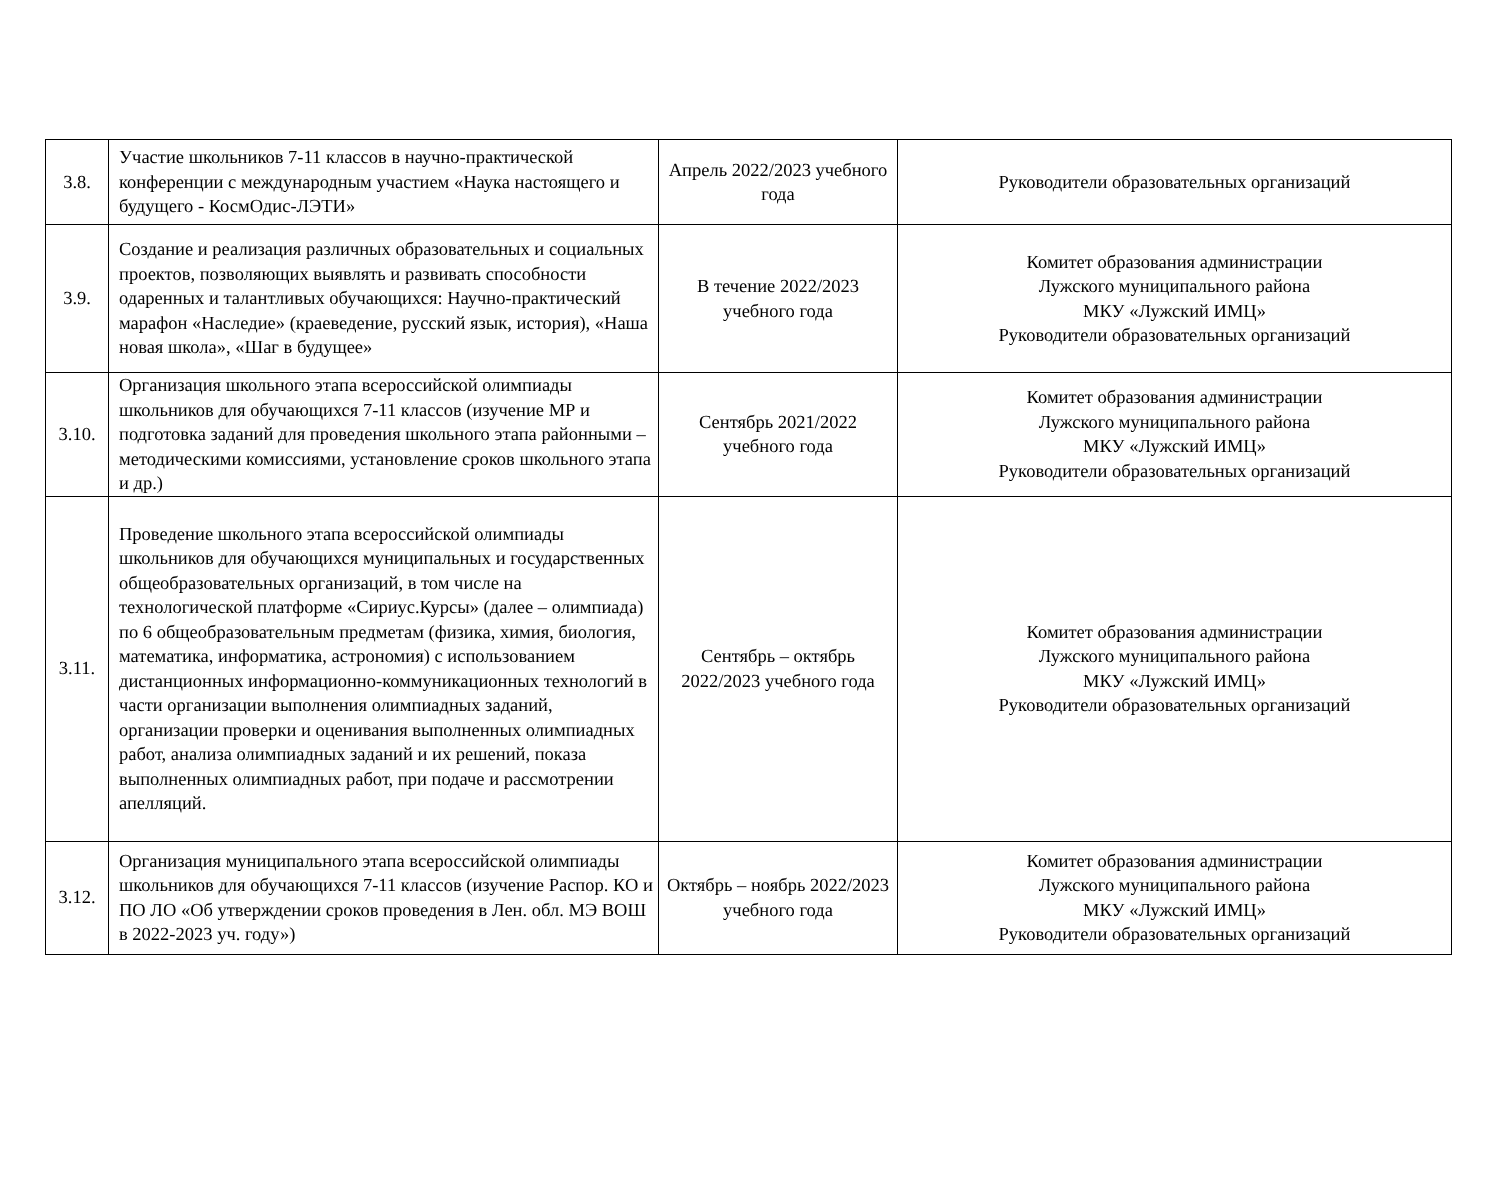| 3.8. | Участие школьников 7-11 классов в научно-практической конференции с международным участием «Наука настоящего и будущего - КосмОдис-ЛЭТИ» | Апрель 2022/2023 учебного года | Руководители образовательных организаций |
| 3.9. | Создание и реализация различных образовательных и социальных проектов, позволяющих выявлять и развивать способности одаренных и талантливых обучающихся: Научно-практический марафон «Наследие» (краеведение, русский язык, история), «Наша новая школа», «Шаг в будущее» | В течение 2022/2023 учебного года | Комитет образования администрации Лужского муниципального района МКУ «Лужский ИМЦ» Руководители образовательных организаций |
| 3.10. | Организация школьного этапа всероссийской олимпиады школьников для обучающихся 7-11 классов (изучение МР и подготовка заданий для проведения школьного этапа районными – методическими комиссиями, установление сроков школьного этапа и др.) | Сентябрь 2021/2022 учебного года | Комитет образования администрации Лужского муниципального района МКУ «Лужский ИМЦ» Руководители образовательных организаций |
| 3.11. | Проведение школьного этапа всероссийской олимпиады школьников для обучающихся муниципальных и государственных общеобразовательных организаций, в том числе на технологической платформе «Сириус.Курсы» (далее – олимпиада) по 6 общеобразовательным предметам (физика, химия, биология, математика, информатика, астрономия) с использованием дистанционных информационно-коммуникационных технологий в части организации выполнения олимпиадных заданий, организации проверки и оценивания выполненных олимпиадных работ, анализа олимпиадных заданий и их решений, показа выполненных олимпиадных работ, при подаче и рассмотрении апелляций. | Сентябрь – октябрь 2022/2023 учебного года | Комитет образования администрации Лужского муниципального района МКУ «Лужский ИМЦ» Руководители образовательных организаций |
| 3.12. | Организация муниципального этапа всероссийской олимпиады школьников для обучающихся 7-11 классов (изучение Распор. КО и ПО ЛО «Об утверждении сроков проведения в Лен. обл. МЭ ВОШ в 2022-2023 уч. году») | Октябрь – ноябрь 2022/2023 учебного года | Комитет образования администрации Лужского муниципального района МКУ «Лужский ИМЦ» Руководители образовательных организаций |